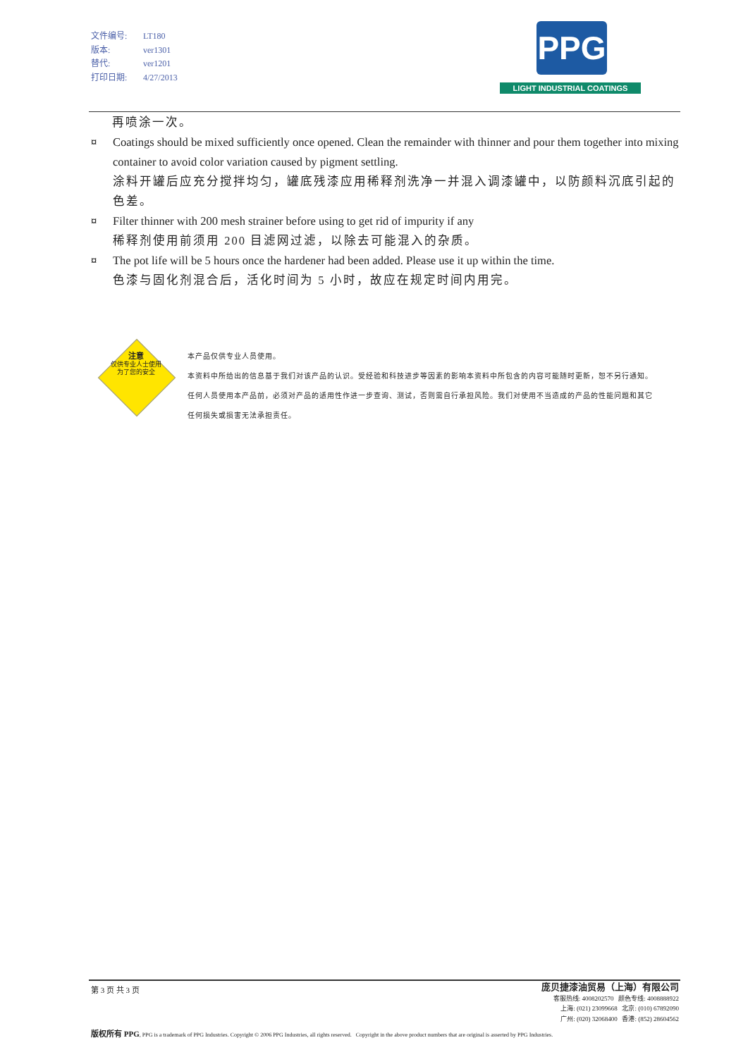文件编号: LT180
版本: ver1301
替代: ver1201
打印日期: 4/27/2013
PPG
LIGHT INDUSTRIAL COATINGS
再喷涂一次。
¤ Coatings should be mixed sufficiently once opened. Clean the remainder with thinner and pour them together into mixing container to avoid color variation caused by pigment settling.
涂料开罐后应充分搅拌均匀，罐底残漆应用稀释剂洗净一并混入调漆罐中，以防颜料沉底引起的色差。
¤ Filter thinner with 200 mesh strainer before using to get rid of impurity if any
稀释剂使用前须用 200 目滤网过滤，以除去可能混入的杂质。
¤ The pot life will be 5 hours once the hardener had been added. Please use it up within the time.
色漆与固化剂混合后，活化时间为 5 小时，故应在规定时间内用完。
注意
仅供专业人士使用
为了您的安全
本产品仅供专业人员使用。
本资料中所给出的信息基于我们对该产品的认识。受经验和科技进步等因素的影响本资料中所包含的内容可能随时更新，恕不另行通知。
任何人员使用本产品前，必须对产品的适用性作进一步查询、测试，否则需自行承担风险。我们对使用不当造成的产品的性能问题和其它
任何损失或损害无法承担责任。
第 3 页 共 3 页
庞贝捷漆油贸易（上海）有限公司
客服热线: 4008202570 颜色专线: 4008888922
上海: (021) 23099668 北京: (010) 67892090
广州: (020) 32068400 香港: (852) 28604562
版权所有 PPG, PPG is a trademark of PPG Industries. Copyright © 2006 PPG Industries, all rights reserved. Copyright in the above product numbers that are original is asserted by PPG Industries.